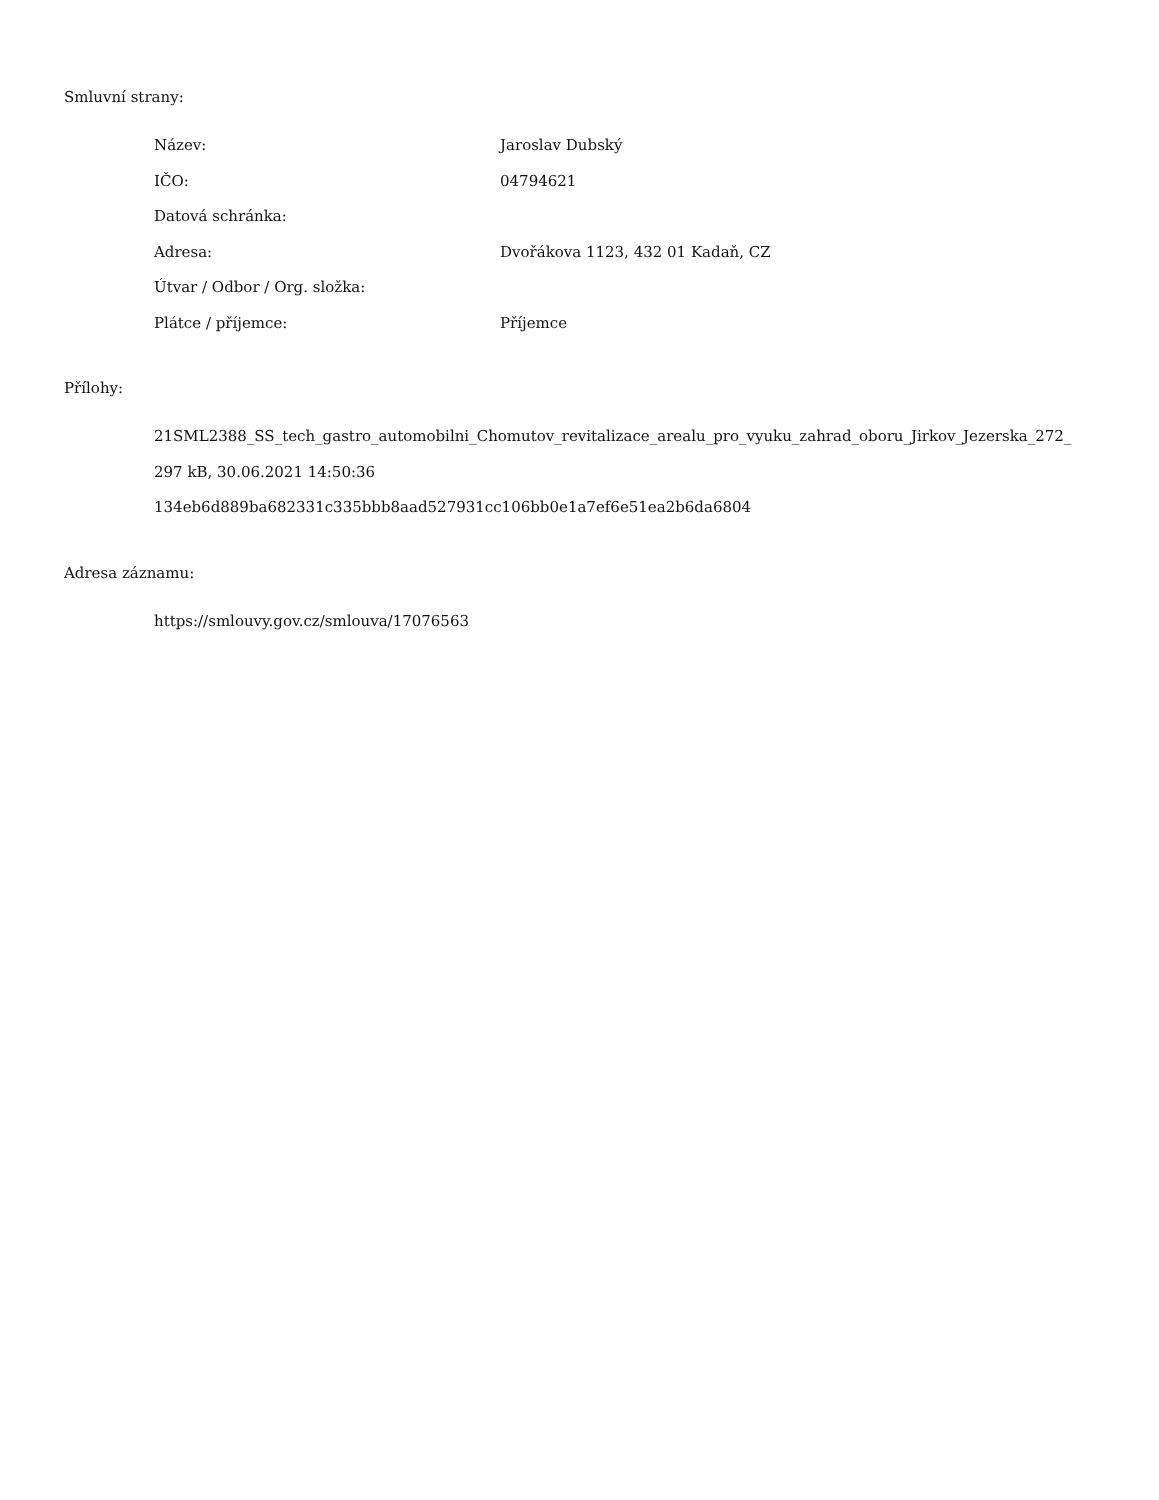Smluvní strany:
| Název: | Jaroslav Dubský |
| IČO: | 04794621 |
| Datová schránka: | |
| Adresa: | Dvořákova 1123, 432 01 Kadaň, CZ |
| Útvar / Odbor / Org. složka: | |
| Plátce / příjemce: | Příjemce |
Přílohy:
21SML2388_SS_tech_gastro_automobilni_Chomutov_revitalizace_arealu_pro_vyuku_zahrad_oboru_Jirkov_Jezerska_272_
297 kB, 30.06.2021 14:50:36
134eb6d889ba682331c335bbb8aad527931cc106bb0e1a7ef6e51ea2b6da6804
Adresa záznamu:
https://smlouvy.gov.cz/smlouva/17076563